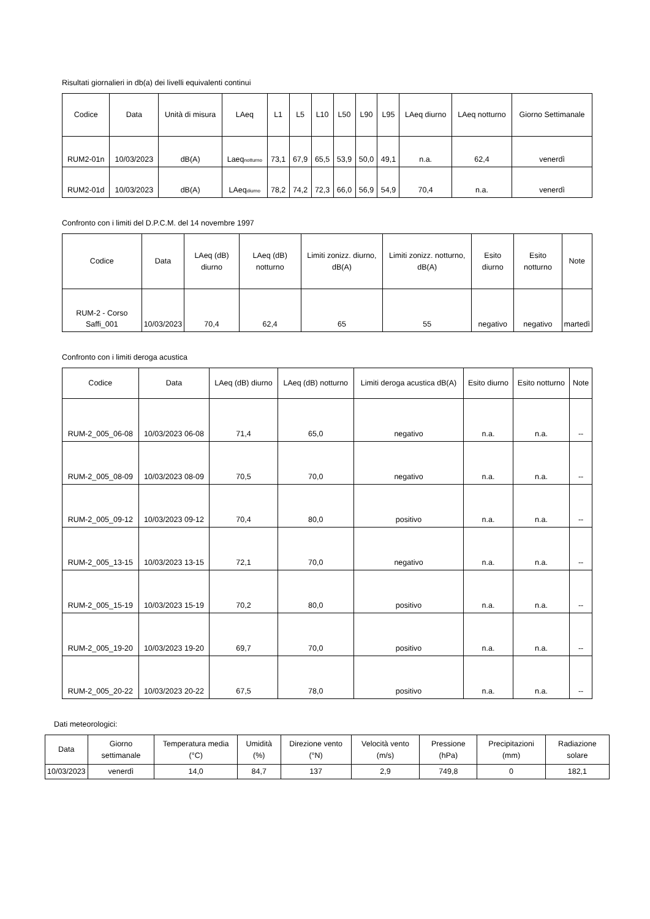Risultati giornalieri in db(a) dei livelli equivalenti continui
| Codice | Data | Unità di misura | LAeq | L1 | L5 | L10 | L50 | L90 | L95 | LAeq diurno | LAeq notturno | Giorno Settimanale |
| --- | --- | --- | --- | --- | --- | --- | --- | --- | --- | --- | --- | --- |
| RUM2-01n | 10/03/2023 | dB(A) | Laeq<sub>notturno</sub> | 73,1 | 67,9 | 65,5 | 53,9 | 50,0 | 49,1 | n.a. | 62,4 | venerdì |
| RUM2-01d | 10/03/2023 | dB(A) | LAeq<sub>diurno</sub> | 78,2 | 74,2 | 72,3 | 66,0 | 56,9 | 54,9 | 70,4 | n.a. | venerdì |
Confronto con i limiti del D.P.C.M. del 14 novembre 1997
| Codice | Data | LAeq (dB) diurno | LAeq (dB) notturno | Limiti zonizz. diurno, dB(A) | Limiti zonizz. notturno, dB(A) | Esito diurno | Esito notturno | Note |
| --- | --- | --- | --- | --- | --- | --- | --- | --- |
| RUM-2 - Corso Saffi_001 | 10/03/2023 | 70,4 | 62,4 | 65 | 55 | negativo | negativo | martedì |
Confronto con i limiti deroga acustica
| Codice | Data | LAeq (dB) diurno | LAeq (dB) notturno | Limiti deroga acustica dB(A) | Esito diurno | Esito notturno | Note |
| --- | --- | --- | --- | --- | --- | --- | --- |
| RUM-2_005_06-08 | 10/03/2023 06-08 | 71,4 | 65,0 | negativo | n.a. | n.a. | -- |
| RUM-2_005_08-09 | 10/03/2023 08-09 | 70,5 | 70,0 | negativo | n.a. | n.a. | -- |
| RUM-2_005_09-12 | 10/03/2023 09-12 | 70,4 | 80,0 | positivo | n.a. | n.a. | -- |
| RUM-2_005_13-15 | 10/03/2023 13-15 | 72,1 | 70,0 | negativo | n.a. | n.a. | -- |
| RUM-2_005_15-19 | 10/03/2023 15-19 | 70,2 | 80,0 | positivo | n.a. | n.a. | -- |
| RUM-2_005_19-20 | 10/03/2023 19-20 | 69,7 | 70,0 | positivo | n.a. | n.a. | -- |
| RUM-2_005_20-22 | 10/03/2023 20-22 | 67,5 | 78,0 | positivo | n.a. | n.a. | -- |
Dati meteorologici:
| Data | Giorno settimanale | Temperatura media (°C) | Umidità (%) | Direzione vento (°N) | Velocità vento (m/s) | Pressione (hPa) | Precipitazioni (mm) | Radiazione solare |
| --- | --- | --- | --- | --- | --- | --- | --- | --- |
| 10/03/2023 | venerdì | 14,0 | 84,7 | 137 | 2,9 | 749,8 | 0 | 182,1 |